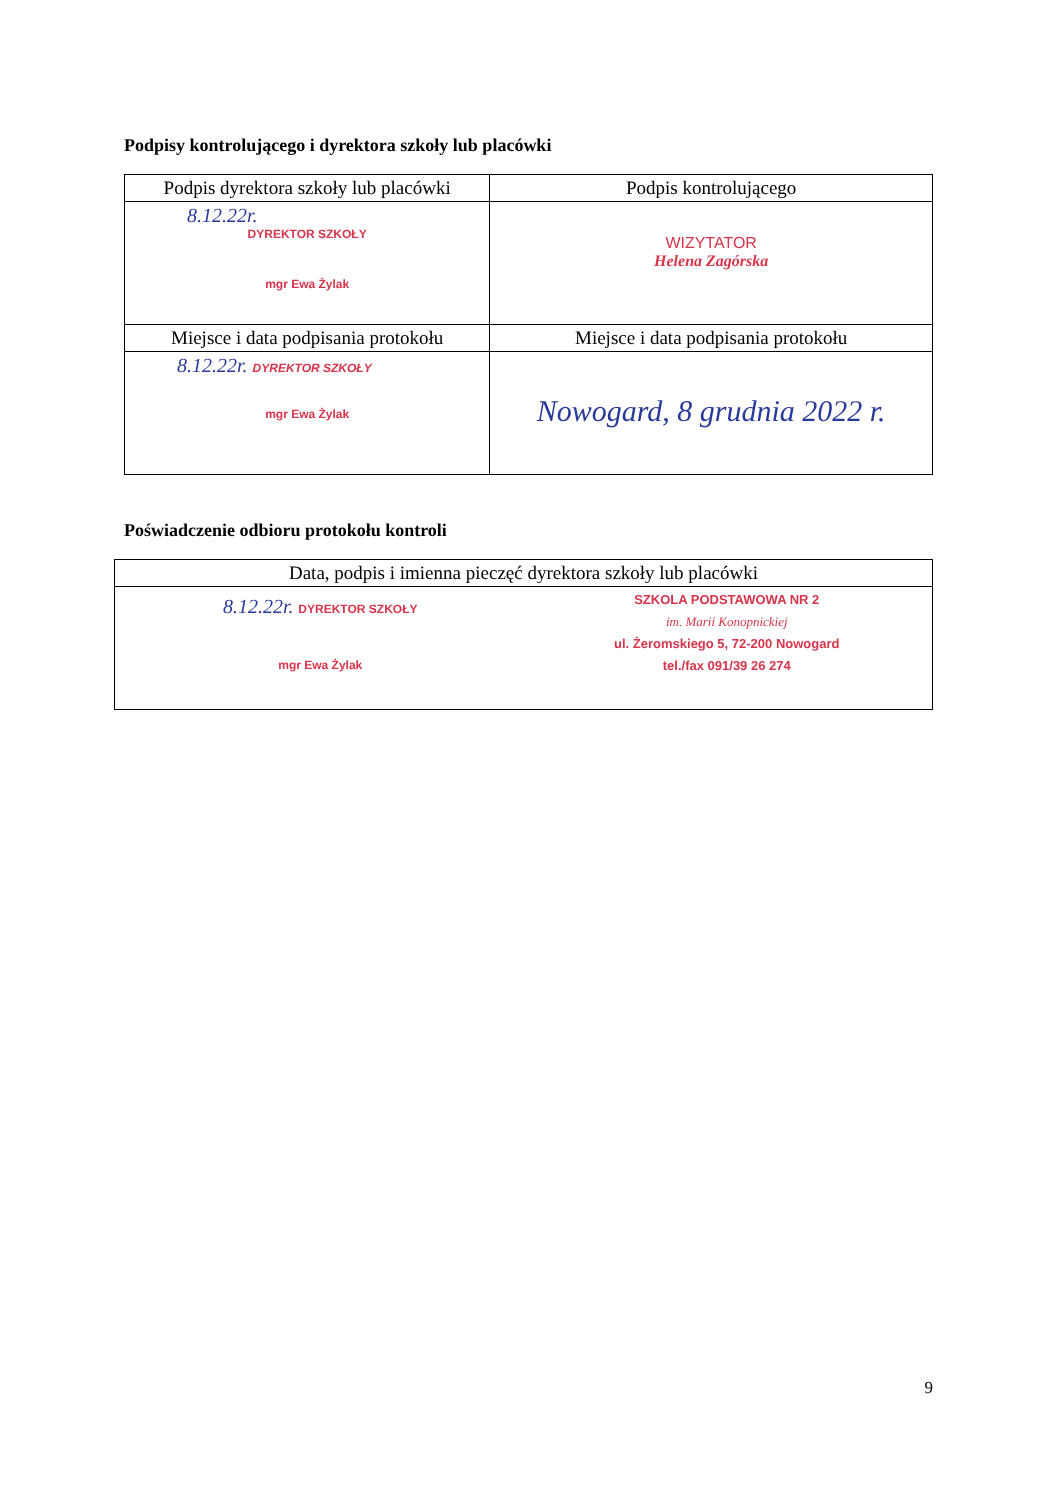Podpisy kontrolującego i dyrektora szkoły lub placówki
| Podpis dyrektora szkoły lub placówki | Podpis kontrolującego |
| --- | --- |
| 8.12.22r. DYREKTOR SZKOŁY mgr Ewa Żylak | WIZYTATOR Helena Zagórska |
| Miejsce i data podpisania protokołu | Miejsce i data podpisania protokołu |
| 8.12.22r. DYREKTOR SZKOŁY mgr Ewa Żylak | Nowogard, 8 grudnia 2022 r. |
Poświadczenie odbioru protokołu kontroli
| Data, podpis i imienna pieczęć dyrektora szkoły lub placówki |
| --- |
| 8.12.22r. DYREKTOR SZKOŁY mgr Ewa Żylak SZKOLA PODSTAWOWA NR 2 im. Marii Konopnickiej ul. Żeromskiego 5, 72-200 Nowogard tel./fax 091/39 26 274 |
9